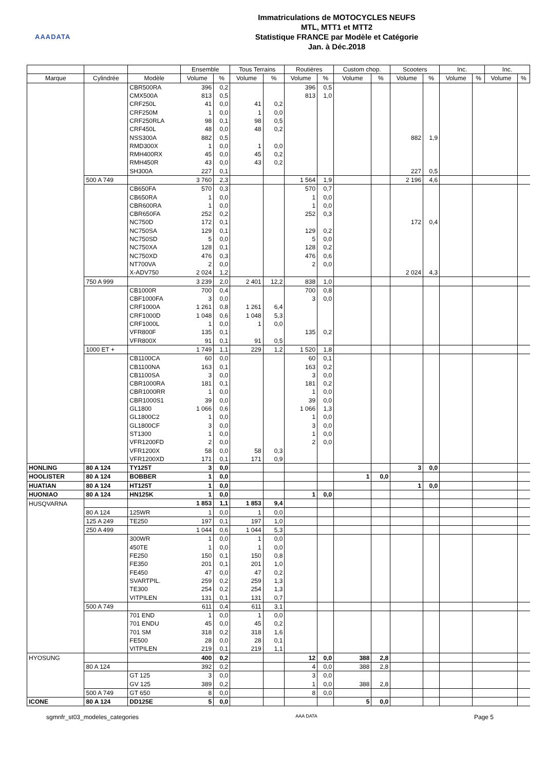AAADATA
Immatriculations de MOTOCYCLES NEUFS
MTL, MTT1 et MTT2
Statistique FRANCE par Modèle et Catégorie
Jan. à Déc.2018
| | | | Ensemble | | Tous Terrains | | Routières | | Custom chop. | | Scooters | | Inc. | | Inc. | |
| --- | --- | --- | --- | --- | --- | --- | --- | --- | --- | --- | --- | --- | --- | --- | --- | --- |
| Marque | Cylindrée | Modèle | Volume | % | Volume | % | Volume | % | Volume | % | Volume | % | Volume | % | Volume | % |
| | | CBR500RA | 396 | 0,2 | | | 396 | 0,5 | | | | | | | | |
| | | CMX500A | 813 | 0,5 | | | 813 | 1,0 | | | | | | | | |
| | | CRF250L | 41 | 0,0 | 41 | 0,2 | | | | | | | | | | |
| | | CRF250M | 1 | 0,0 | 1 | 0,0 | | | | | | | | | | |
| | | CRF250RLA | 98 | 0,1 | 98 | 0,5 | | | | | | | | | | |
| | | CRF450L | 48 | 0,0 | 48 | 0,2 | | | | | | | | | | |
| | | NSS300A | 882 | 0,5 | | | | | | | 882 | 1,9 | | | | |
| | | RMD300X | 1 | 0,0 | 1 | 0,0 | | | | | | | | | | |
| | | RMH400RX | 45 | 0,0 | 45 | 0,2 | | | | | | | | | | |
| | | RMH450R | 43 | 0,0 | 43 | 0,2 | | | | | | | | | | |
| | | SH300A | 227 | 0,1 | | | | | | | 227 | 0,5 | | | | |
| | 500 A 749 | | 3 760 | 2,3 | | | 1 564 | 1,9 | | | 2 196 | 4,6 | | | | |
| | | CB650FA | 570 | 0,3 | | | 570 | 0,7 | | | | | | | | |
| | | CB650RA | 1 | 0,0 | | | 1 | 0,0 | | | | | | | | |
| | | CBR600RA | 1 | 0,0 | | | 1 | 0,0 | | | | | | | | |
| | | CBR650FA | 252 | 0,2 | | | 252 | 0,3 | | | | | | | | |
| | | NC750D | 172 | 0,1 | | | | | | | 172 | 0,4 | | | | |
| | | NC750SA | 129 | 0,1 | | | 129 | 0,2 | | | | | | | | |
| | | NC750SD | 5 | 0,0 | | | 5 | 0,0 | | | | | | | | |
| | | NC750XA | 128 | 0,1 | | | 128 | 0,2 | | | | | | | | |
| | | NC750XD | 476 | 0,3 | | | 476 | 0,6 | | | | | | | | |
| | | NT700VA | 2 | 0,0 | | | 2 | 0,0 | | | | | | | | |
| | | X-ADV750 | 2 024 | 1,2 | | | | | | | 2 024 | 4,3 | | | | |
| | 750 A 999 | | 3 239 | 2,0 | 2 401 | 12,2 | 838 | 1,0 | | | | | | | | |
| | | CB1000R | 700 | 0,4 | | | 700 | 0,8 | | | | | | | | |
| | | CBF1000FA | 3 | 0,0 | | | 3 | 0,0 | | | | | | | | |
| | | CRF1000A | 1 261 | 0,8 | 1 261 | 6,4 | | | | | | | | | | |
| | | CRF1000D | 1 048 | 0,6 | 1 048 | 5,3 | | | | | | | | | | |
| | | CRF1000L | 1 | 0,0 | 1 | 0,0 | | | | | | | | | | |
| | | VFR800F | 135 | 0,1 | | | 135 | 0,2 | | | | | | | | |
| | | VFR800X | 91 | 0,1 | 91 | 0,5 | | | | | | | | | | |
| | 1000 ET + | | 1 749 | 1,1 | 229 | 1,2 | 1 520 | 1,8 | | | | | | | | |
| | | CB1100CA | 60 | 0,0 | | | 60 | 0,1 | | | | | | | | |
| | | CB1100NA | 163 | 0,1 | | | 163 | 0,2 | | | | | | | | |
| | | CB1100SA | 3 | 0,0 | | | 3 | 0,0 | | | | | | | | |
| | | CBR1000RA | 181 | 0,1 | | | 181 | 0,2 | | | | | | | | |
| | | CBR1000RR | 1 | 0,0 | | | 1 | 0,0 | | | | | | | | |
| | | CBR1000S1 | 39 | 0,0 | | | 39 | 0,0 | | | | | | | | |
| | | GL1800 | 1 066 | 0,6 | | | 1 066 | 1,3 | | | | | | | | |
| | | GL1800C2 | 1 | 0,0 | | | 1 | 0,0 | | | | | | | | |
| | | GL1800CF | 3 | 0,0 | | | 3 | 0,0 | | | | | | | | |
| | | ST1300 | 1 | 0,0 | | | 1 | 0,0 | | | | | | | | |
| | | VFR1200FD | 2 | 0,0 | | | 2 | 0,0 | | | | | | | | |
| | | VFR1200X | 58 | 0,0 | 58 | 0,3 | | | | | | | | | | |
| | | VFR1200XD | 171 | 0,1 | 171 | 0,9 | | | | | | | | | | |
| HONLING | 80 A 124 | TY125T | 3 | 0,0 | | | | | | | 3 | 0,0 | | | | |
| HOOLISTER | 80 A 124 | BOBBER | 1 | 0,0 | | | | | 1 | 0,0 | | | | | | |
| HUATIAN | 80 A 124 | HT125T | 1 | 0,0 | | | | | | | 1 | 0,0 | | | | |
| HUONIAO | 80 A 124 | HN125K | 1 | 0,0 | | | 1 | 0,0 | | | | | | | | |
| HUSQVARNA | | | 1 853 | 1,1 | 1 853 | 9,4 | | | | | | | | | | |
| | 80 A 124 | 125WR | 1 | 0,0 | 1 | 0,0 | | | | | | | | | | |
| | 125 A 249 | TE250 | 197 | 0,1 | 197 | 1,0 | | | | | | | | | | |
| | 250 A 499 | | 1 044 | 0,6 | 1 044 | 5,3 | | | | | | | | | | |
| | | 300WR | 1 | 0,0 | 1 | 0,0 | | | | | | | | | | |
| | | 450TE | 1 | 0,0 | 1 | 0,0 | | | | | | | | | | |
| | | FE250 | 150 | 0,1 | 150 | 0,8 | | | | | | | | | | |
| | | FE350 | 201 | 0,1 | 201 | 1,0 | | | | | | | | | | |
| | | FE450 | 47 | 0,0 | 47 | 0,2 | | | | | | | | | | |
| | | SVARTPIL. | 259 | 0,2 | 259 | 1,3 | | | | | | | | | | |
| | | TE300 | 254 | 0,2 | 254 | 1,3 | | | | | | | | | | |
| | | VITPILEN | 131 | 0,1 | 131 | 0,7 | | | | | | | | | | |
| | 500 A 749 | | 611 | 0,4 | 611 | 3,1 | | | | | | | | | | |
| | | 701 END | 1 | 0,0 | 1 | 0,0 | | | | | | | | | | |
| | | 701 ENDU | 45 | 0,0 | 45 | 0,2 | | | | | | | | | | |
| | | 701 SM | 318 | 0,2 | 318 | 1,6 | | | | | | | | | | |
| | | FE500 | 28 | 0,0 | 28 | 0,1 | | | | | | | | | | |
| | | VITPILEN | 219 | 0,1 | 219 | 1,1 | | | | | | | | | | |
| HYOSUNG | | | 400 | 0,2 | | | 12 | 0,0 | 388 | 2,8 | | | | | | |
| | 80 A 124 | | 392 | 0,2 | | | 4 | 0,0 | 388 | 2,8 | | | | | | |
| | | GT 125 | 3 | 0,0 | | | 3 | 0,0 | | | | | | | | |
| | | GV 125 | 389 | 0,2 | | | 1 | 0,0 | 388 | 2,8 | | | | | | |
| | 500 A 749 | GT 650 | 8 | 0,0 | | | 8 | 0,0 | | | | | | | | |
| ICONE | 80 A 124 | DD125E | 5 | 0,0 | | | | | 5 | 0,0 | | | | | | |
sgmnfr_st03_modeles_categories AAA DATA Page 5